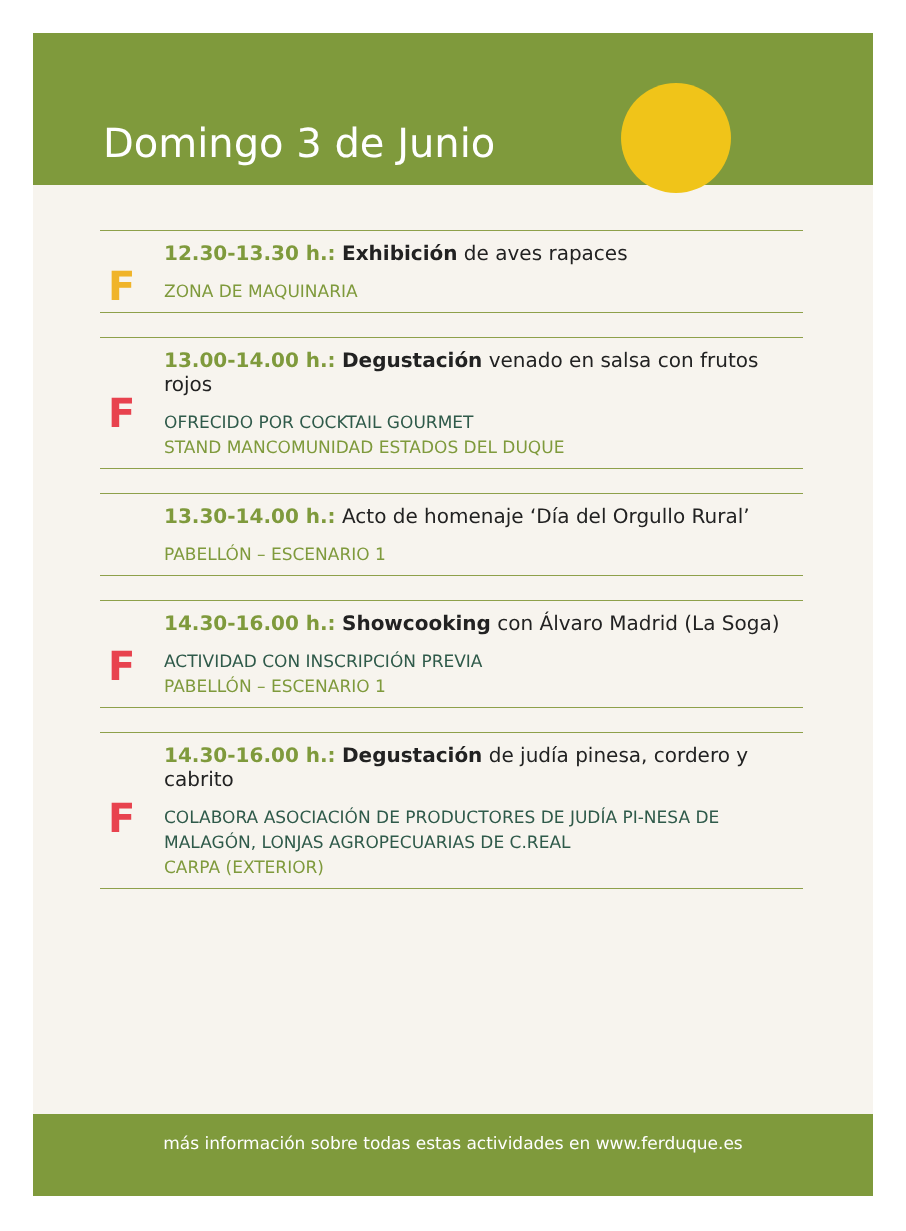Domingo 3 de Junio
F
12.30-13.30 h.: Exhibición de aves rapaces
ZONA DE MAQUINARIA
F
13.00-14.00 h.: Degustación venado en salsa con frutos rojos
OFRECIDO POR COCKTAIL GOURMET
STAND MANCOMUNIDAD ESTADOS DEL DUQUE
13.30-14.00 h.: Acto de homenaje ‘Día del Orgullo Rural’
PABELLÓN – ESCENARIO 1
F
14.30-16.00 h.: Showcooking con Álvaro Madrid (La Soga)
ACTIVIDAD CON INSCRIPCIÓN PREVIA
PABELLÓN – ESCENARIO 1
F
14.30-16.00 h.: Degustación de judía pinesa, cordero y cabrito
COLABORA ASOCIACIÓN DE PRODUCTORES DE JUDÍA PI-NESA DE MALAGÓN, LONJAS AGROPECUARIAS DE C.REAL
CARPA (EXTERIOR)
más información sobre todas estas actividades en www.ferduque.es